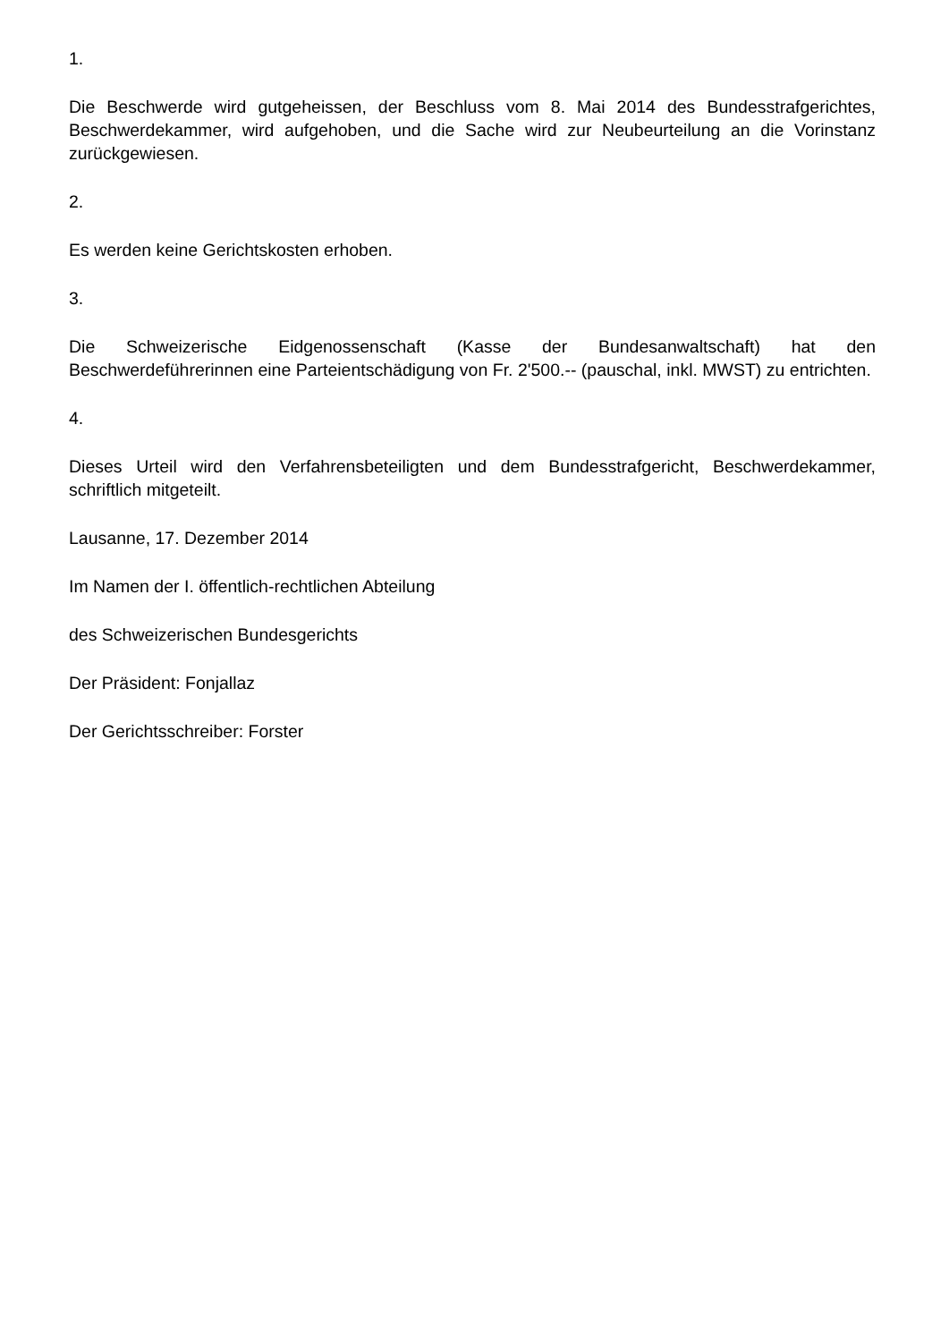1.
Die Beschwerde wird gutgeheissen, der Beschluss vom 8. Mai 2014 des Bundesstrafgerichtes, Beschwerdekammer, wird aufgehoben, und die Sache wird zur Neubeurteilung an die Vorinstanz zurückgewiesen.
2.
Es werden keine Gerichtskosten erhoben.
3.
Die Schweizerische Eidgenossenschaft (Kasse der Bundesanwaltschaft) hat den Beschwerdeführerinnen eine Parteientschädigung von Fr. 2'500.-- (pauschal, inkl. MWST) zu entrichten.
4.
Dieses Urteil wird den Verfahrensbeteiligten und dem Bundesstrafgericht, Beschwerdekammer, schriftlich mitgeteilt.
Lausanne, 17. Dezember 2014
Im Namen der I. öffentlich-rechtlichen Abteilung
des Schweizerischen Bundesgerichts
Der Präsident: Fonjallaz
Der Gerichtsschreiber: Forster